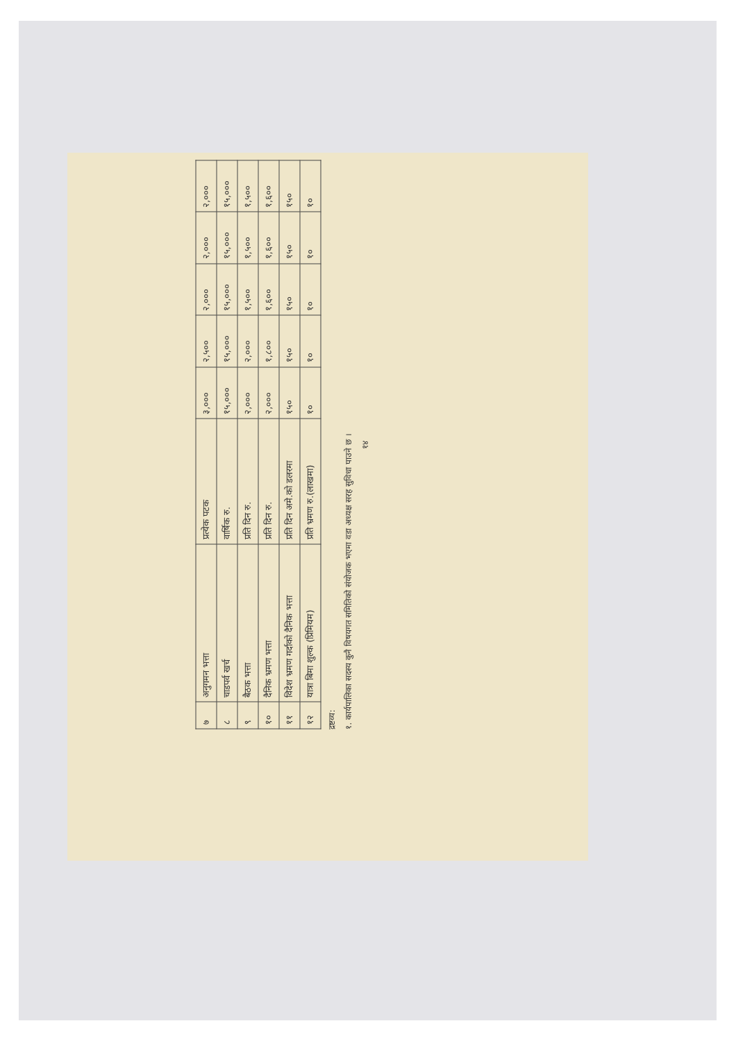| ७ | अनुगमन भत्ता | प्रत्येक पटक | ३,००० | २,५०० | २,००० | २,००० | २,००० |
| ८ | चाडपर्व खर्च | वार्षिक रु. | १५,००० | १५,००० | १५,००० | १५,००० | १५,००० |
| ९ | बैठक भत्ता | प्रति दिन रु. | २,००० | २,००० | १,५०० | १,५०० | १,५०० |
| १० | दैनिक भ्रमण भत्ता | प्रति दिन रु. | २,००० | १,८०० | १,६०० | १,६०० | १,६०० |
| ११ | विदेश भ्रमण गर्दाको दैनिक भत्ता | प्रति दिन अमे.को डलरमा | १५० | १५० | १५० | १५० | १५० |
| १२ | यात्रा बिमा शुल्क (प्रिमियम) | प्रति भ्रमण रु.(लाखमा) | १० | १० | १० | १० | १० |
द्रष्टव्य:
१. कार्यपालिका सदस्य कुनै विषयगत समितिको संयोजक भएमा वडा अध्यक्ष सरह सुविधा पाउने छ ।
१४